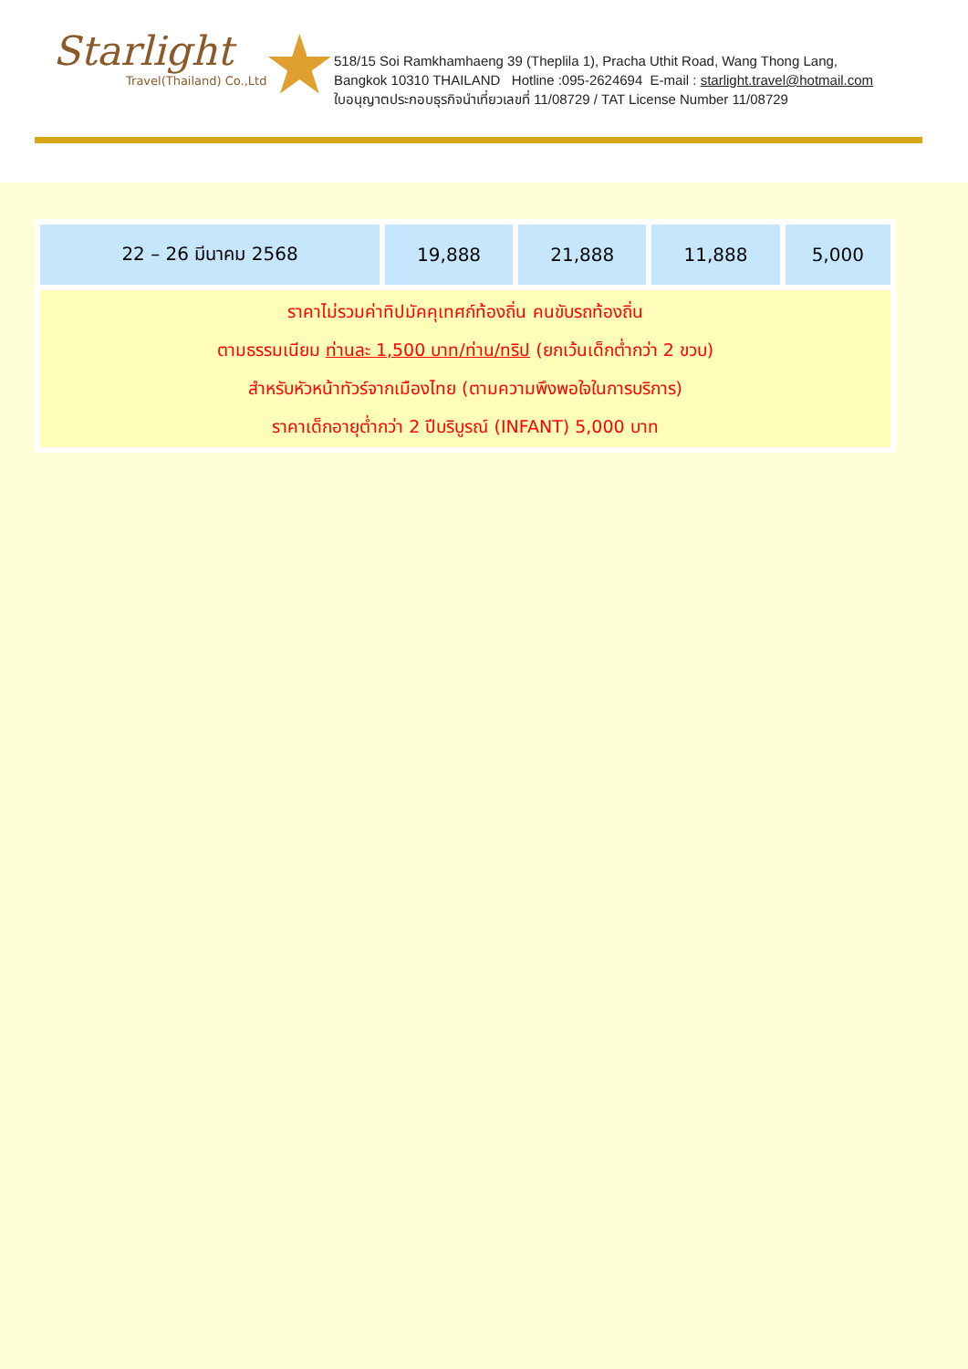★
Starlight
Travel(Thailand) Co.,Ltd
518/15 Soi Ramkhamhaeng 39 (Theplila 1), Pracha Uthit Road, Wang Thong Lang,
Bangkok 10310 THAILAND Hotline :095-2624694 E-mail : starlight.travel@hotmail.com
ใบอนุญาตประกอบธุรกิจนำเที่ยวเลขที่ 11/08729 / TAT License Number 11/08729
| 22 – 26 มีนาคม 2568 | 19,888 | 21,888 | 11,888 | 5,000 |
| ราคาไม่รวมค่าทิปมัคคุเทศก์ท้องถิ่น คนขับรถท้องถิ่น ตามธรรมเนียม ท่านละ 1,500 บาท/ท่าน/ทริป (ยกเว้นเด็กต่ำกว่า 2 ขวบ) สำหรับหัวหน้าทัวร์จากเมืองไทย (ตามความพึงพอใจในการบริการ) ราคาเด็กอายุต่ำกว่า 2 ปีบริบูรณ์ (INFANT) 5,000 บาท | | | | |